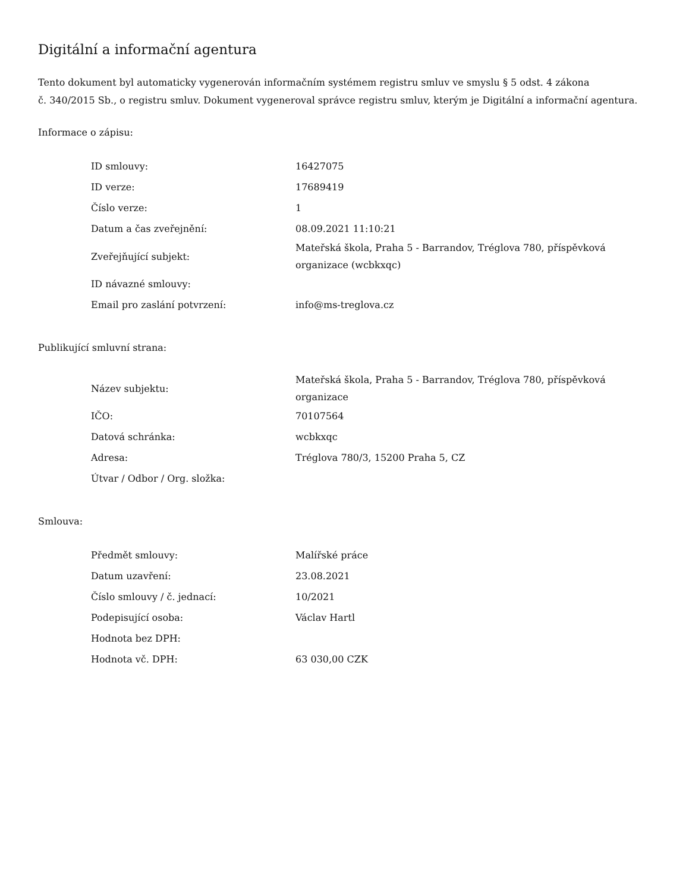Digitální a informační agentura
Tento dokument byl automaticky vygenerován informačním systémem registru smluv ve smyslu § 5 odst. 4 zákona
č. 340/2015 Sb., o registru smluv. Dokument vygeneroval správce registru smluv, kterým je Digitální a informační agentura.
Informace o zápisu:
| ID smlouvy: | 16427075 |
| ID verze: | 17689419 |
| Číslo verze: | 1 |
| Datum a čas zveřejnění: | 08.09.2021 11:10:21 |
| Zveřejňující subjekt: | Mateřská škola, Praha 5 - Barrandov, Tréglova 780, příspěvková organizace (wcbkxqc) |
| ID návazné smlouvy: | |
| Email pro zaslání potvrzení: | info@ms-treglova.cz |
Publikující smluvní strana:
| Název subjektu: | Mateřská škola, Praha 5 - Barrandov, Tréglova 780, příspěvková organizace |
| IČO: | 70107564 |
| Datová schránka: | wcbkxqc |
| Adresa: | Tréglova 780/3, 15200 Praha 5, CZ |
| Útvar / Odbor / Org. složka: | |
Smlouva:
| Předmět smlouvy: | Malířské práce |
| Datum uzavření: | 23.08.2021 |
| Číslo smlouvy / č. jednací: | 10/2021 |
| Podepisující osoba: | Václav Hartl |
| Hodnota bez DPH: | |
| Hodnota vč. DPH: | 63 030,00 CZK |